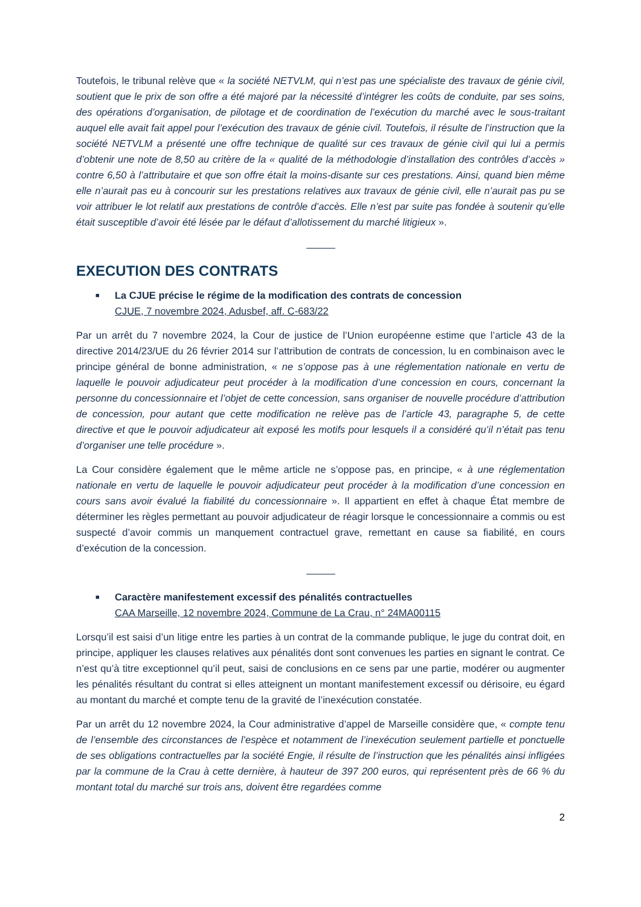Toutefois, le tribunal relève que « la société NETVLM, qui n’est pas une spécialiste des travaux de génie civil, soutient que le prix de son offre a été majoré par la nécessité d’intégrer les coûts de conduite, par ses soins, des opérations d’organisation, de pilotage et de coordination de l’exécution du marché avec le sous-traitant auquel elle avait fait appel pour l’exécution des travaux de génie civil. Toutefois, il résulte de l’instruction que la société NETVLM a présenté une offre technique de qualité sur ces travaux de génie civil qui lui a permis d’obtenir une note de 8,50 au critère de la « qualité de la méthodologie d’installation des contrôles d’accès » contre 6,50 à l’attributaire et que son offre était la moins-disante sur ces prestations. Ainsi, quand bien même elle n’aurait pas eu à concourir sur les prestations relatives aux travaux de génie civil, elle n’aurait pas pu se voir attribuer le lot relatif aux prestations de contrôle d’accès. Elle n’est par suite pas fondée à soutenir qu’elle était susceptible d’avoir été lésée par le défaut d’allotissement du marché litigieux ».
EXECUTION DES CONTRATS
■
La CJUE précise le régime de la modification des contrats de concession
CJUE, 7 novembre 2024, Adusbef, aff. C-683/22
Par un arrêt du 7 novembre 2024, la Cour de justice de l’Union européenne estime que l’article 43 de la directive 2014/23/UE du 26 février 2014 sur l’attribution de contrats de concession, lu en combinaison avec le principe général de bonne administration, « ne s’oppose pas à une réglementation nationale en vertu de laquelle le pouvoir adjudicateur peut procéder à la modification d’une concession en cours, concernant la personne du concessionnaire et l’objet de cette concession, sans organiser de nouvelle procédure d’attribution de concession, pour autant que cette modification ne relève pas de l’article 43, paragraphe 5, de cette directive et que le pouvoir adjudicateur ait exposé les motifs pour lesquels il a considéré qu’il n’était pas tenu d’organiser une telle procédure ».
La Cour considère également que le même article ne s’oppose pas, en principe, « à une réglementation nationale en vertu de laquelle le pouvoir adjudicateur peut procéder à la modification d’une concession en cours sans avoir évalué la fiabilité du concessionnaire ». Il appartient en effet à chaque État membre de déterminer les règles permettant au pouvoir adjudicateur de réagir lorsque le concessionnaire a commis ou est suspecté d’avoir commis un manquement contractuel grave, remettant en cause sa fiabilité, en cours d’exécution de la concession.
■
Caractère manifestement excessif des pénalités contractuelles
CAA Marseille, 12 novembre 2024, Commune de La Crau, n° 24MA00115
Lorsqu’il est saisi d’un litige entre les parties à un contrat de la commande publique, le juge du contrat doit, en principe, appliquer les clauses relatives aux pénalités dont sont convenues les parties en signant le contrat. Ce n’est qu’à titre exceptionnel qu’il peut, saisi de conclusions en ce sens par une partie, modérer ou augmenter les pénalités résultant du contrat si elles atteignent un montant manifestement excessif ou dérisoire, eu égard au montant du marché et compte tenu de la gravité de l’inexécution constatée.
Par un arrêt du 12 novembre 2024, la Cour administrative d’appel de Marseille considère que, « compte tenu de l’ensemble des circonstances de l’espèce et notamment de l’inexécution seulement partielle et ponctuelle de ses obligations contractuelles par la société Engie, il résulte de l’instruction que les pénalités ainsi infligées par la commune de la Crau à cette dernière, à hauteur de 397 200 euros, qui représentent près de 66 % du montant total du marché sur trois ans, doivent être regardées comme
2